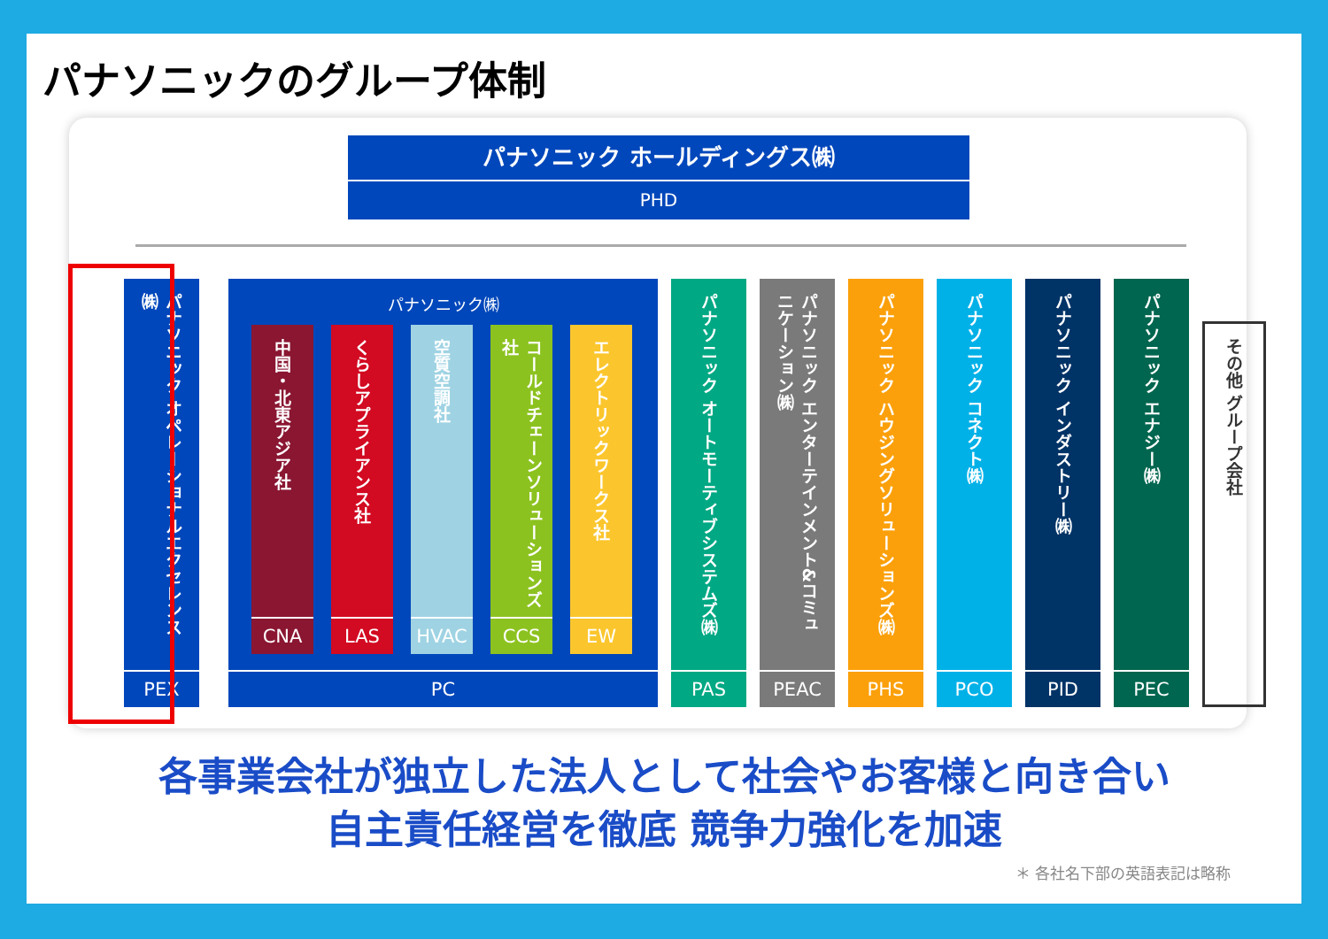パナソニックのグループ体制
パナソニック ホールディングス㈱
PHD
パナソニック オペレーショナルエクセレンス㈱
PEX
パナソニック㈱
中国・北東アジア社
CNA
くらしアプライアンス社
LAS
空質空調社
HVAC
コールドチェーンソリューションズ社
CCS
エレクトリックワークス社
EW
PC
パナソニック オートモーティブシステムズ㈱
PAS
パナソニック エンターテインメント&コミュニケーション㈱
PEAC
パナソニック ハウジングソリューションズ㈱
PHS
パナソニック コネクト㈱
PCO
パナソニック インダストリー㈱
PID
パナソニック エナジー㈱
PEC
その他 グループ会社
各事業会社が独立した法人として社会やお客様と向き合い
自主責任経営を徹底 競争力強化を加速
＊ 各社名下部の英語表記は略称